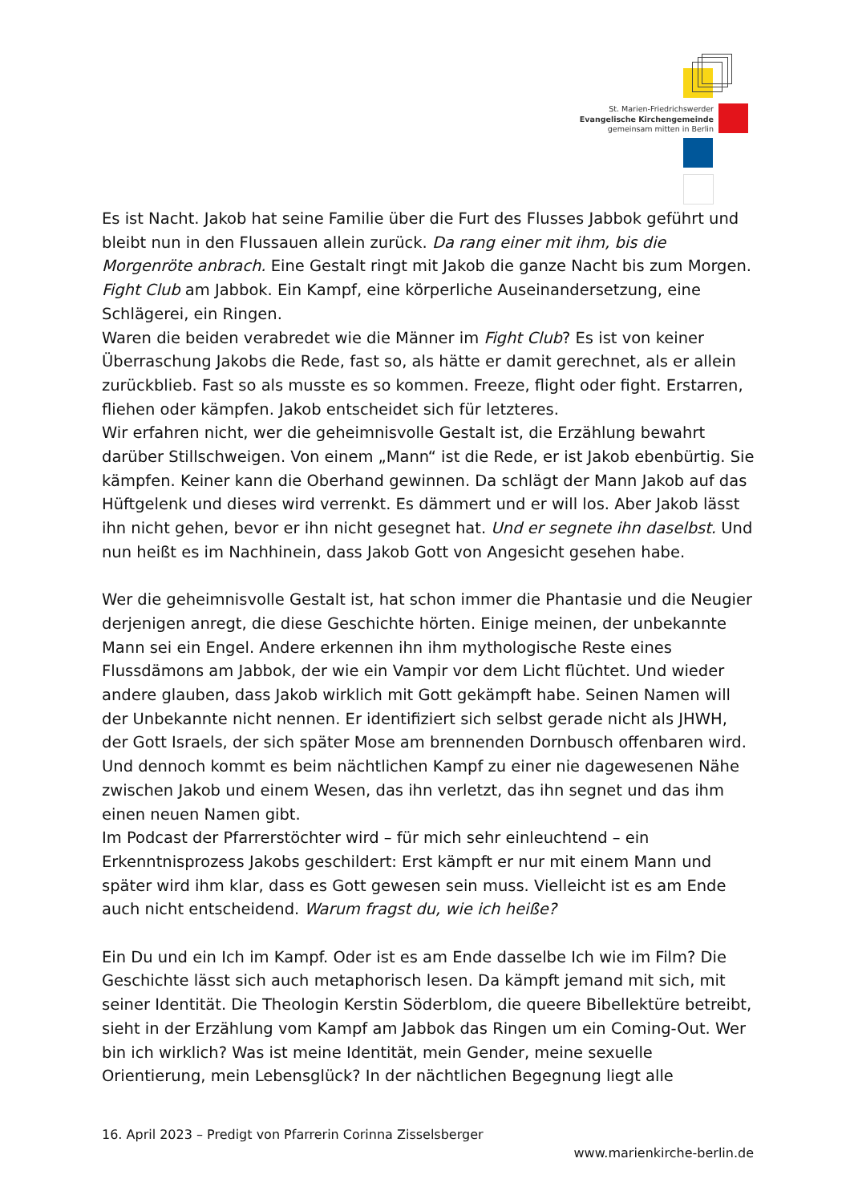St. Marien-Friedrichswerder
Evangelische Kirchengemeinde
gemeinsam mitten in Berlin
Es ist Nacht. Jakob hat seine Familie über die Furt des Flusses Jabbok geführt und bleibt nun in den Flussauen allein zurück. Da rang einer mit ihm, bis die Morgenröte anbrach. Eine Gestalt ringt mit Jakob die ganze Nacht bis zum Morgen. Fight Club am Jabbok. Ein Kampf, eine körperliche Auseinandersetzung, eine Schlägerei, ein Ringen.
Waren die beiden verabredet wie die Männer im Fight Club? Es ist von keiner Überraschung Jakobs die Rede, fast so, als hätte er damit gerechnet, als er allein zurückblieb. Fast so als musste es so kommen. Freeze, flight oder fight. Erstarren, fliehen oder kämpfen. Jakob entscheidet sich für letzteres.
Wir erfahren nicht, wer die geheimnisvolle Gestalt ist, die Erzählung bewahrt darüber Stillschweigen. Von einem „Mann“ ist die Rede, er ist Jakob ebenbürtig. Sie kämpfen. Keiner kann die Oberhand gewinnen. Da schlägt der Mann Jakob auf das Hüftgelenk und dieses wird verrenkt. Es dämmert und er will los. Aber Jakob lässt ihn nicht gehen, bevor er ihn nicht gesegnet hat. Und er segnete ihn daselbst. Und nun heißt es im Nachhinein, dass Jakob Gott von Angesicht gesehen habe.
Wer die geheimnisvolle Gestalt ist, hat schon immer die Phantasie und die Neugier derjenigen anregt, die diese Geschichte hörten. Einige meinen, der unbekannte Mann sei ein Engel. Andere erkennen ihn ihm mythologische Reste eines Flussdämons am Jabbok, der wie ein Vampir vor dem Licht flüchtet. Und wieder andere glauben, dass Jakob wirklich mit Gott gekämpft habe. Seinen Namen will der Unbekannte nicht nennen. Er identifiziert sich selbst gerade nicht als JHWH, der Gott Israels, der sich später Mose am brennenden Dornbusch offenbaren wird. Und dennoch kommt es beim nächtlichen Kampf zu einer nie dagewesenen Nähe zwischen Jakob und einem Wesen, das ihn verletzt, das ihn segnet und das ihm einen neuen Namen gibt.
Im Podcast der Pfarrerstöchter wird – für mich sehr einleuchtend – ein Erkenntnisprozess Jakobs geschildert: Erst kämpft er nur mit einem Mann und später wird ihm klar, dass es Gott gewesen sein muss. Vielleicht ist es am Ende auch nicht entscheidend. Warum fragst du, wie ich heiße?
Ein Du und ein Ich im Kampf. Oder ist es am Ende dasselbe Ich wie im Film? Die Geschichte lässt sich auch metaphorisch lesen. Da kämpft jemand mit sich, mit seiner Identität. Die Theologin Kerstin Söderblom, die queere Bibellektüre betreibt, sieht in der Erzählung vom Kampf am Jabbok das Ringen um ein Coming-Out. Wer bin ich wirklich? Was ist meine Identität, mein Gender, meine sexuelle Orientierung, mein Lebensglück? In der nächtlichen Begegnung liegt alle
16. April 2023 – Predigt von Pfarrerin Corinna Zisselsberger
www.marienkirche-berlin.de